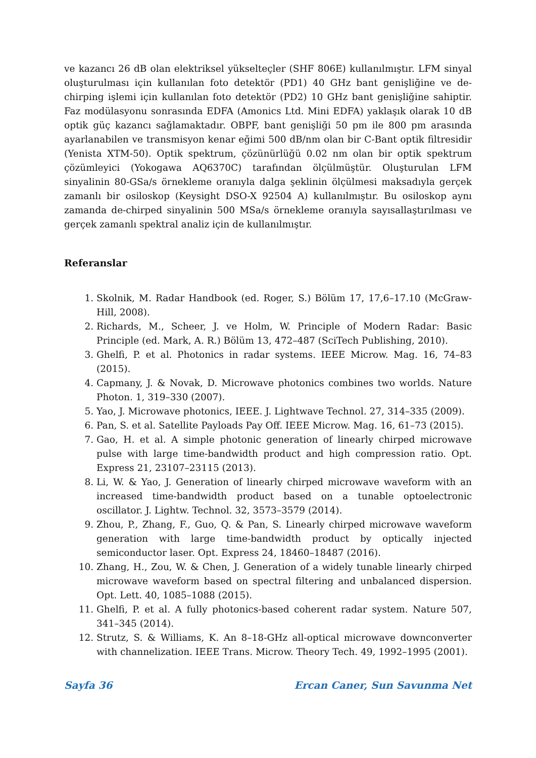ve kazancı 26 dB olan elektriksel yükselteçler (SHF 806E) kullanılmıştır. LFM sinyal oluşturulması için kullanılan foto detektör (PD1) 40 GHz bant genişliğine ve de-chirping işlemi için kullanılan foto detektör (PD2) 10 GHz bant genişliğine sahiptir. Faz modülasyonu sonrasında EDFA (Amonics Ltd. Mini EDFA) yaklaşık olarak 10 dB optik güç kazancı sağlamaktadır. OBPF, bant genişliği 50 pm ile 800 pm arasında ayarlanabilen ve transmisyon kenar eğimi 500 dB/nm olan bir C-Bant optik filtresidir (Yenista XTM-50). Optik spektrum, çözünürlüğü 0.02 nm olan bir optik spektrum çözümleyici (Yokogawa AQ6370C) tarafından ölçülmüştür. Oluşturulan LFM sinyalinin 80-GSa/s örnekleme oranıyla dalga şeklinin ölçülmesi maksadıyla gerçek zamanlı bir osiloskop (Keysight DSO-X 92504 A) kullanılmıştır. Bu osiloskop aynı zamanda de-chirped sinyalinin 500 MSa/s örnekleme oranıyla sayısallaştırılması ve gerçek zamanlı spektral analiz için de kullanılmıştır.
Referanslar
1. Skolnik, M. Radar Handbook (ed. Roger, S.) Bölüm 17, 17,6–17.10 (McGraw-Hill, 2008).
2. Richards, M., Scheer, J. ve Holm, W. Principle of Modern Radar: Basic Principle (ed. Mark, A. R.) Bölüm 13, 472–487 (SciTech Publishing, 2010).
3. Ghelfi, P. et al. Photonics in radar systems. IEEE Microw. Mag. 16, 74–83 (2015).
4. Capmany, J. & Novak, D. Microwave photonics combines two worlds. Nature Photon. 1, 319–330 (2007).
5. Yao, J. Microwave photonics, IEEE. J. Lightwave Technol. 27, 314–335 (2009).
6. Pan, S. et al. Satellite Payloads Pay Off. IEEE Microw. Mag. 16, 61–73 (2015).
7. Gao, H. et al. A simple photonic generation of linearly chirped microwave pulse with large time-bandwidth product and high compression ratio. Opt. Express 21, 23107–23115 (2013).
8. Li, W. & Yao, J. Generation of linearly chirped microwave waveform with an increased time-bandwidth product based on a tunable optoelectronic oscillator. J. Lightw. Technol. 32, 3573–3579 (2014).
9. Zhou, P., Zhang, F., Guo, Q. & Pan, S. Linearly chirped microwave waveform generation with large time-bandwidth product by optically injected semiconductor laser. Opt. Express 24, 18460–18487 (2016).
10. Zhang, H., Zou, W. & Chen, J. Generation of a widely tunable linearly chirped microwave waveform based on spectral filtering and unbalanced dispersion. Opt. Lett. 40, 1085–1088 (2015).
11. Ghelfi, P. et al. A fully photonics-based coherent radar system. Nature 507, 341–345 (2014).
12. Strutz, S. & Williams, K. An 8–18-GHz all-optical microwave downconverter with channelization. IEEE Trans. Microw. Theory Tech. 49, 1992–1995 (2001).
Sayfa 36 Ercan Caner, Sun Savunma Net